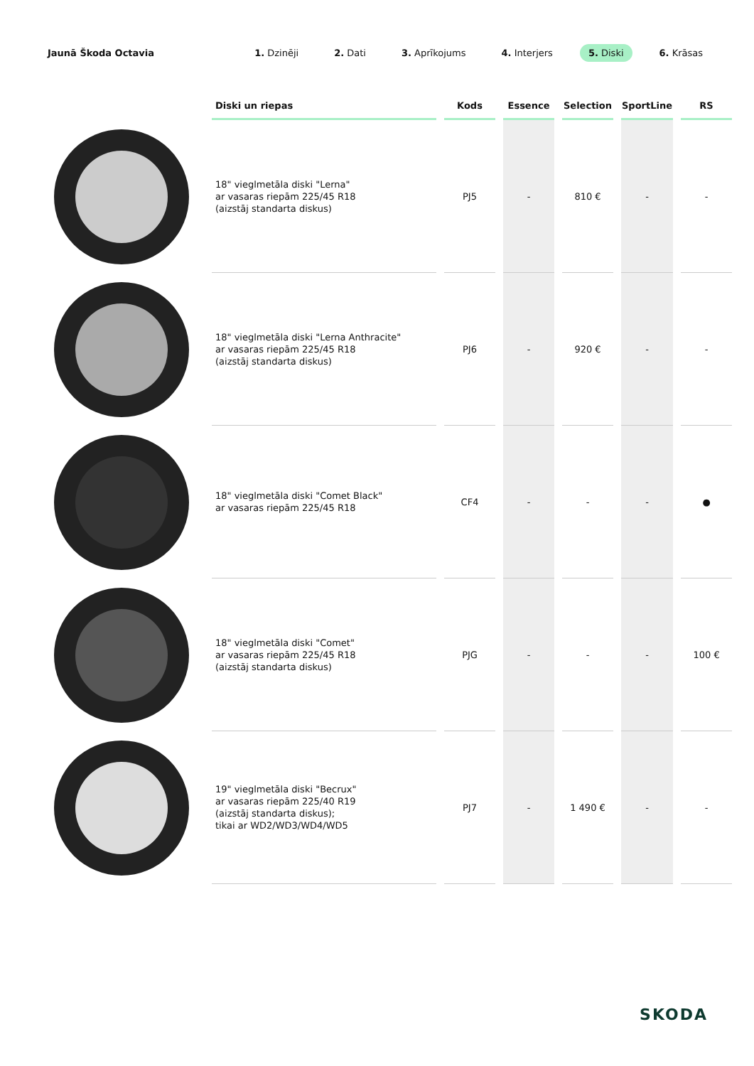Jaunā Škoda Octavia
1. Dzinēji 2. Dati 3. Aprīkojums 4. Interjers 5. Diski 6. Krāsas
| | Diski un riepas | Kods | Essence | Selection | SportLine | RS |
| --- | --- | --- | --- | --- | --- | --- |
| | 18" vieglmetāla diski "Lerna" ar vasaras riepām 225/45 R18 (aizstāj standarta diskus) | PJ5 | - | 810 € | - | - |
| | 18" vieglmetāla diski "Lerna Anthracite" ar vasaras riepām 225/45 R18 (aizstāj standarta diskus) | PJ6 | - | 920 € | - | - |
| | 18" vieglmetāla diski "Comet Black" ar vasaras riepām 225/45 R18 | CF4 | - | - | - | ● |
| | 18" vieglmetāla diski "Comet" ar vasaras riepām 225/45 R18 (aizstāj standarta diskus) | PJG | - | - | - | 100 € |
| | 19" vieglmetāla diski "Becrux" ar vasaras riepām 225/40 R19 (aizstāj standarta diskus); tikai ar WD2/WD3/WD4/WD5 | PJ7 | - | 1 490 € | - | - |
SKODA